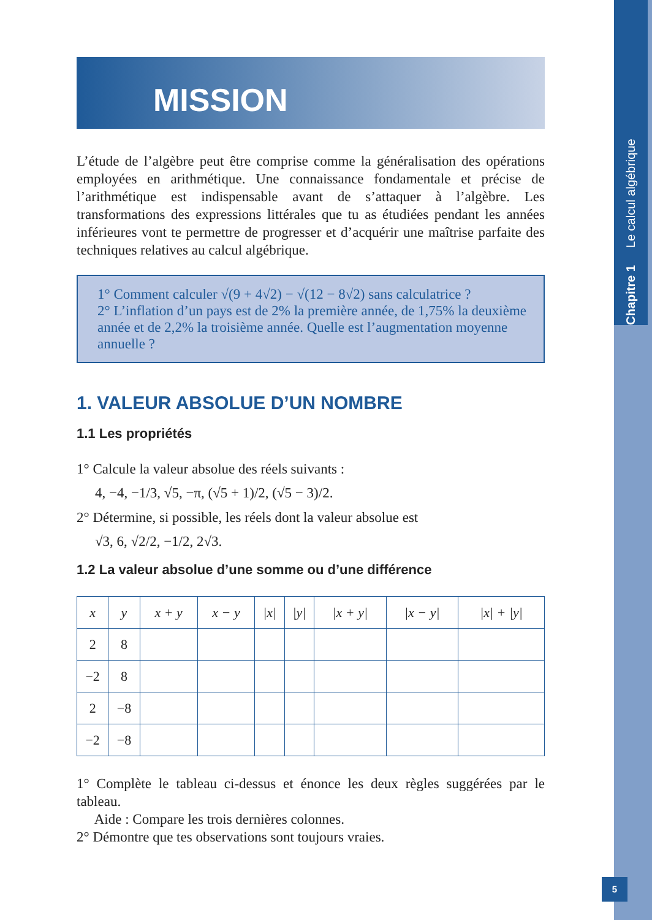Chapitre 1 Le calcul algébrique
5
MISSION
L’étude de l’algèbre peut être comprise comme la généralisation des opérations employées en arithmétique. Une connaissance fondamentale et précise de l’arithmétique est indispensable avant de s’attaquer à l’algèbre. Les transformations des expressions littérales que tu as étudiées pendant les années inférieures vont te permettre de progresser et d’acquérir une maîtrise parfaite des techniques relatives au calcul algébrique.
1° Comment calculer √(9 + 4√2) − √(12 − 8√2) sans calculatrice ?
2° L’inflation d’un pays est de 2% la première année, de 1,75% la deuxième année et de 2,2% la troisième année. Quelle est l’augmentation moyenne annuelle ?
1. VALEUR ABSOLUE D’UN NOMBRE
1.1 Les propriétés
1° Calcule la valeur absolue des réels suivants :
4, −4, −1/3, √5, −π, (√5 + 1)/2, (√5 − 3)/2.
2° Détermine, si possible, les réels dont la valeur absolue est
√3, 6, √2/2, −1/2, 2√3.
1.2 La valeur absolue d’une somme ou d’une différence
| x | y | x + y | x − y | /x/ | /y/ | /x + y/ | /x − y/ | /x/ + /y/ |
| --- | --- | --- | --- | --- | --- | --- | --- | --- |
| 2 | 8 | | | | | | | |
| −2 | 8 | | | | | | | |
| 2 | −8 | | | | | | | |
| −2 | −8 | | | | | | | |
1° Complète le tableau ci-dessus et énonce les deux règles suggérées par le tableau.
Aide : Compare les trois dernières colonnes.
2° Démontre que tes observations sont toujours vraies.